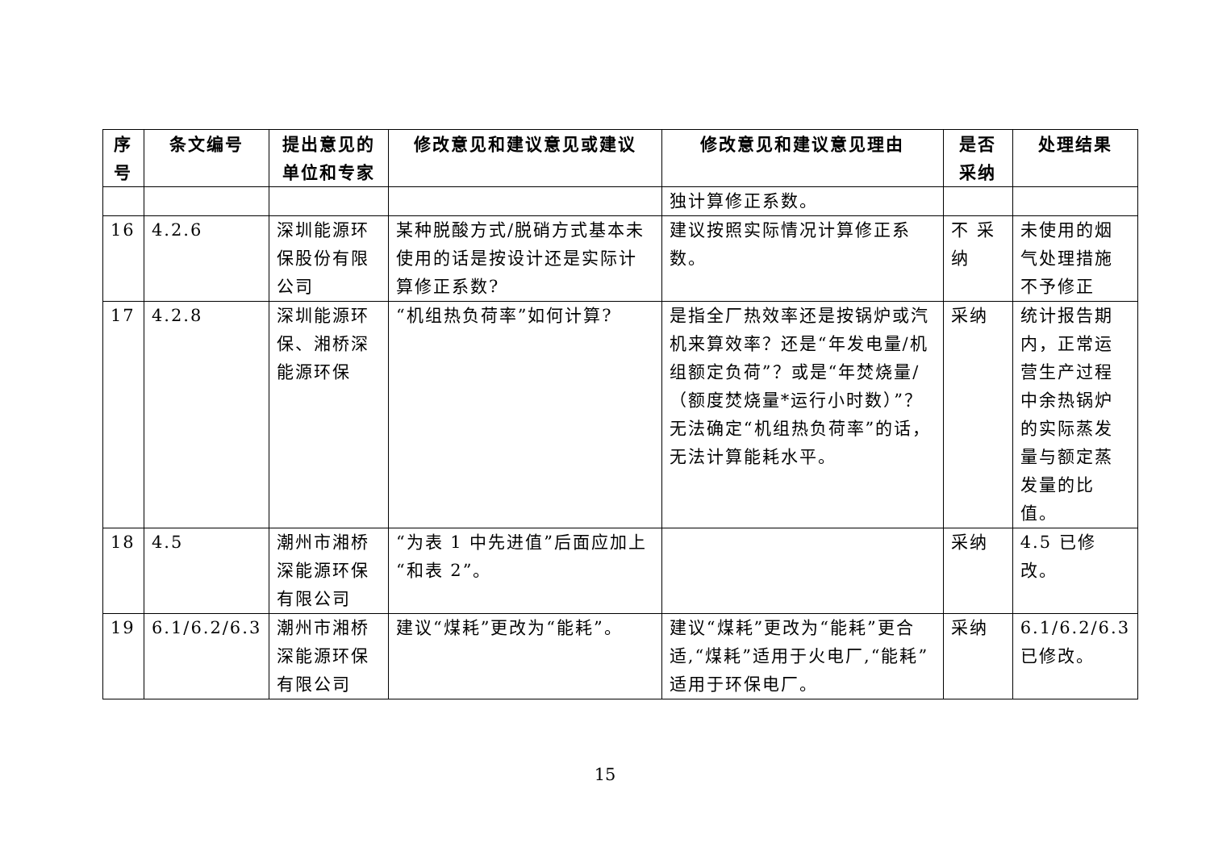| 序号 | 条文编号 | 提出意见的单位和专家 | 修改意见和建议意见或建议 | 修改意见和建议意见理由 | 是否采纳 | 处理结果 |
| --- | --- | --- | --- | --- | --- | --- |
| | | | | 独计算修正系数。 | | |
| 16 | 4.2.6 | 深圳能源环保股份有限公司 | 某种脱酸方式/脱硝方式基本未使用的话是按设计还是实际计算修正系数? | 建议按照实际情况计算修正系数。 | 不 采纳 | 未使用的烟气处理措施不予修正 |
| 17 | 4.2.8 | 深圳能源环保、湘桥深能源环保 | “机组热负荷率”如何计算? | 是指全厂热效率还是按锅炉或汽机来算效率？还是“年发电量/机组额定负荷”？或是“年焚烧量/（额度焚烧量*运行小时数）”？无法确定“机组热负荷率”的话，无法计算能耗水平。 | 采纳 | 统计报告期内，正常运营生产过程中余热锅炉的实际蒸发量与额定蒸发量的比值。 |
| 18 | 4.5 | 潮州市湘桥深能源环保有限公司 | “为表 1 中先进值”后面应加上“和表 2”。 | | 采纳 | 4.5 已修改。 |
| 19 | 6.1/6.2/6.3 | 潮州市湘桥深能源环保有限公司 | 建议“煤耗”更改为“能耗”。 | 建议“煤耗”更改为“能耗”更合适,“煤耗”适用于火电厂,“能耗”适用于环保电厂。 | 采纳 | 6.1/6.2/6.3 已修改。 |
15